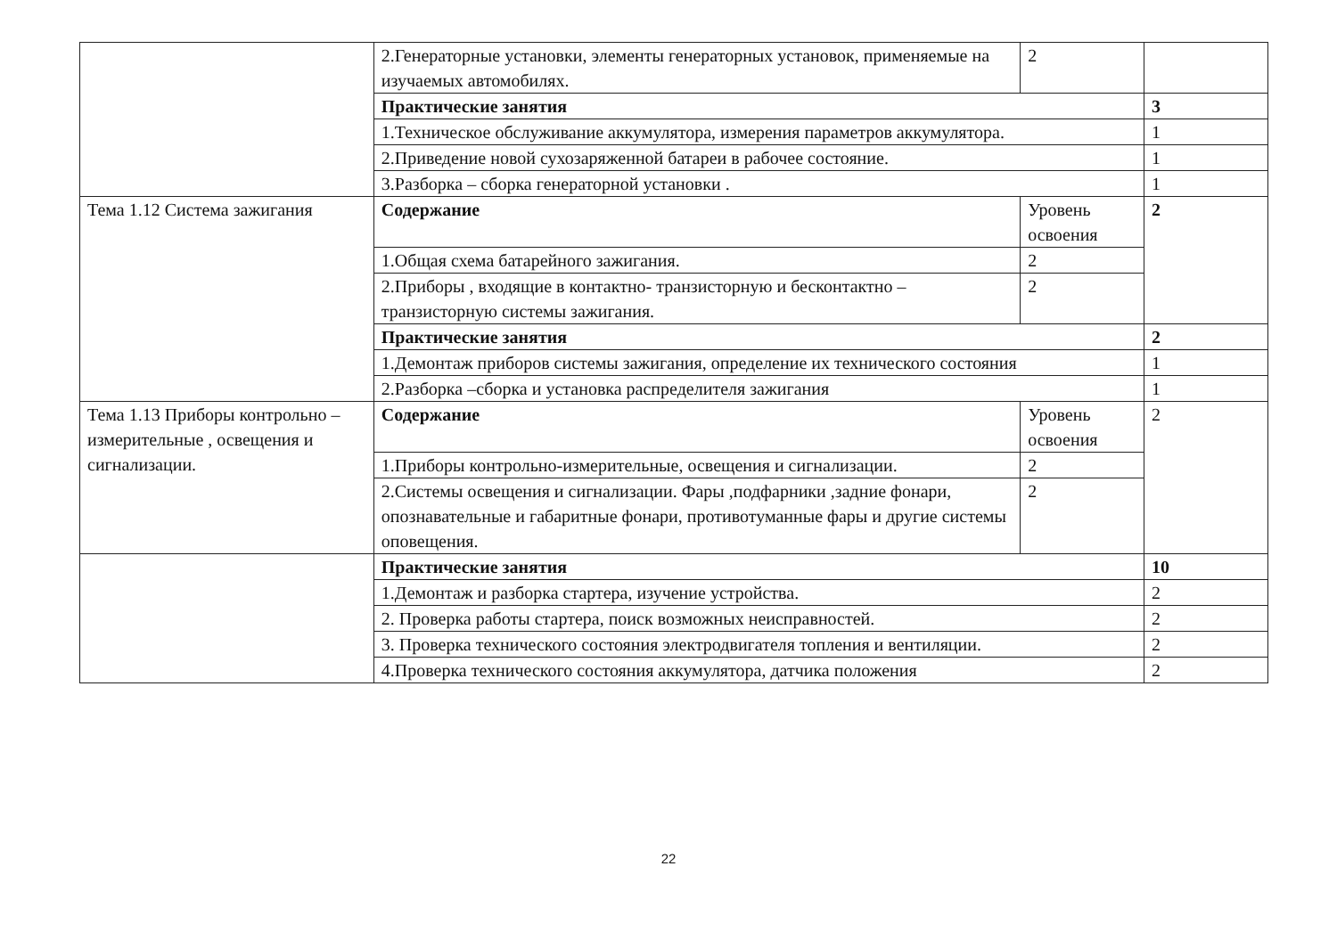| | 2.Генераторные установки, элементы генераторных установок, применяемые на изучаемых автомобилях. | 2 | |
| | Практические занятия | | 3 |
| | 1.Техническое обслуживание аккумулятора, измерения параметров аккумулятора. | | 1 |
| | 2.Приведение новой сухозаряженной батареи в рабочее состояние. | | 1 |
| | 3.Разборка – сборка генераторной установки . | | 1 |
| Тема 1.12 Система зажигания | Содержание | Уровень освоения | 2 |
| | 1.Общая схема батарейного зажигания. | 2 | |
| | 2.Приборы , входящие в контактно- транзисторную и бесконтактно – транзисторную системы зажигания. | 2 | |
| | Практические занятия | | 2 |
| | 1.Демонтаж приборов системы зажигания, определение их технического состояния | | 1 |
| | 2.Разборка –сборка и установка распределителя зажигания | | 1 |
| Тема 1.13 Приборы контрольно –измерительные , освещения и сигнализации. | Содержание | Уровень освоения | 2 |
| | 1.Приборы контрольно-измерительные, освещения и сигнализации. | 2 | |
| | 2.Системы освещения и сигнализации. Фары ,подфарники ,задние фонари, опознавательные и габаритные фонари, противотуманные фары и другие системы оповещения. | 2 | |
| | Практические занятия | | 10 |
| | 1.Демонтаж и разборка стартера, изучение устройства. | | 2 |
| | 2. Проверка работы стартера, поиск возможных неисправностей. | | 2 |
| | 3. Проверка технического состояния электродвигателя топления и вентиляции. | | 2 |
| | 4.Проверка технического состояния аккумулятора, датчика положения | | 2 |
22